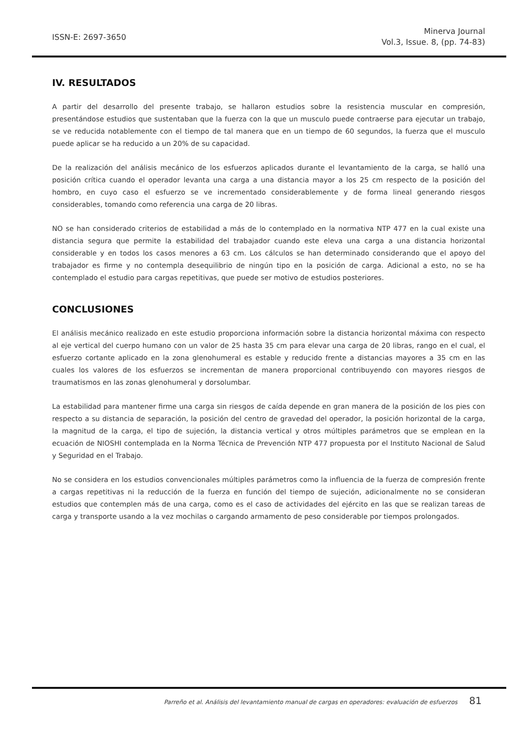ISSN-E: 2697-3650
Minerva Journal
Vol.3, Issue. 8, (pp. 74-83)
IV. RESULTADOS
A partir del desarrollo del presente trabajo, se hallaron estudios sobre la resistencia muscular en compresión, presentándose estudios que sustentaban que la fuerza con la que un musculo puede contraerse para ejecutar un trabajo, se ve reducida notablemente con el tiempo de tal manera que en un tiempo de 60 segundos, la fuerza que el musculo puede aplicar se ha reducido a un 20% de su capacidad.
De la realización del análisis mecánico de los esfuerzos aplicados durante el levantamiento de la carga, se halló una posición crítica cuando el operador levanta una carga a una distancia mayor a los 25 cm respecto de la posición del hombro, en cuyo caso el esfuerzo se ve incrementado considerablemente y de forma lineal generando riesgos considerables, tomando como referencia una carga de 20 libras.
NO se han considerado criterios de estabilidad a más de lo contemplado en la normativa NTP 477 en la cual existe una distancia segura que permite la estabilidad del trabajador cuando este eleva una carga a una distancia horizontal considerable y en todos los casos menores a 63 cm. Los cálculos se han determinado considerando que el apoyo del trabajador es firme y no contempla desequilibrio de ningún tipo en la posición de carga. Adicional a esto, no se ha contemplado el estudio para cargas repetitivas, que puede ser motivo de estudios posteriores.
CONCLUSIONES
El análisis mecánico realizado en este estudio proporciona información sobre la distancia horizontal máxima con respecto al eje vertical del cuerpo humano con un valor de 25 hasta 35 cm para elevar una carga de 20 libras, rango en el cual, el esfuerzo cortante aplicado en la zona glenohumeral es estable y reducido frente a distancias mayores a 35 cm en las cuales los valores de los esfuerzos se incrementan de manera proporcional contribuyendo con mayores riesgos de traumatismos en las zonas glenohumeral y dorsolumbar.
La estabilidad para mantener firme una carga sin riesgos de caída depende en gran manera de la posición de los pies con respecto a su distancia de separación, la posición del centro de gravedad del operador, la posición horizontal de la carga, la magnitud de la carga, el tipo de sujeción, la distancia vertical y otros múltiples parámetros que se emplean en la ecuación de NIOSHI contemplada en la Norma Técnica de Prevención NTP 477 propuesta por el Instituto Nacional de Salud y Seguridad en el Trabajo.
No se considera en los estudios convencionales múltiples parámetros como la influencia de la fuerza de compresión frente a cargas repetitivas ni la reducción de la fuerza en función del tiempo de sujeción, adicionalmente no se consideran estudios que contemplen más de una carga, como es el caso de actividades del ejército en las que se realizan tareas de carga y transporte usando a la vez mochilas o cargando armamento de peso considerable por tiempos prolongados.
Parreño et al. Análisis del levantamiento manual de cargas en operadores: evaluación de esfuerzos 81